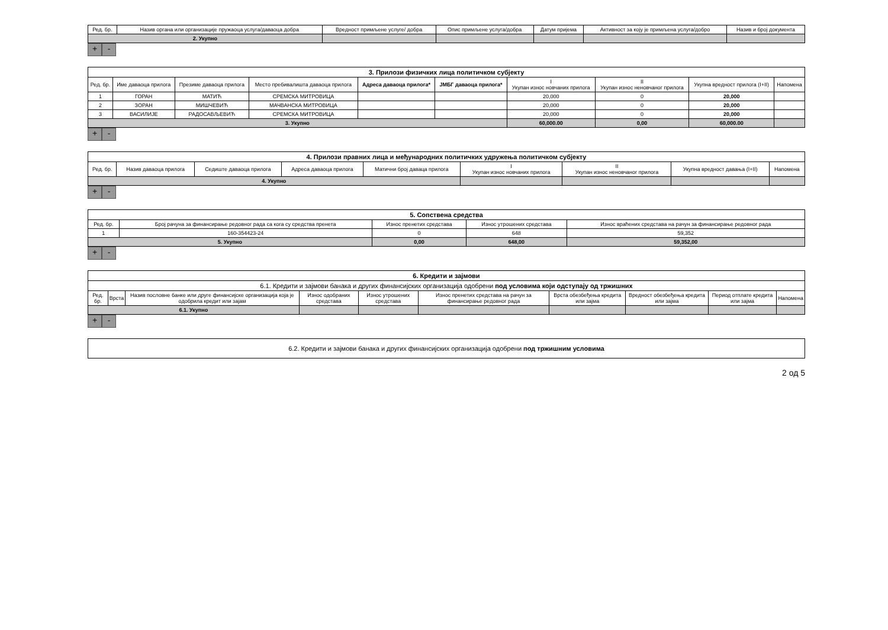| Ред. бр. | Назив органа или организације пружаоца услуга/даваоца добра | Вредност примљене услуге/ добра | Опис примљене услуга/добра | Датум пријема | Активност за коју је примљена услуга/добро | Назив и број документа |
| --- | --- | --- | --- | --- | --- | --- |
| 2. Укупно | | | | | | |
+ -
| 3. Прилози физичких лица политичком субјекту | | | | | | | | | |
| Ред. бр. | Име даваоца прилога | Презиме даваоца прилога | Место пребивалишта даваоца прилога | Адреса даваоца прилога* | ЈМБГ даваоца прилога* | I Укупан износ новчаних прилога | II Укупан износ неновчаног прилога | Укупна вредност прилога (I+II) | Напомена |
| 1 | ГОРАН | МАТИЋ | СРЕМСКА МИТРОВИЦА | | | 20,000 | 0 | 20,000 | |
| 2 | ЗОРАН | МИШЧЕВИЋ | МАЧВАНСКА МИТРОВИЦА | | | 20,000 | 0 | 20,000 | |
| 3 | ВАСИЛИЈЕ | РАДОСАВЉЕВИЋ | СРЕМСКА МИТРОВИЦА | | | 20,000 | 0 | 20,000 | |
| 3. Укупно | | | | | | 60,000.00 | 0,00 | 60,000.00 | |
+ -
| 4. Прилози правних лица и међународних политичких удружења политичком субјекту | | | | | | | | |
| Ред. бр. | Назив даваоца прилога | Седиште даваоца прилога | Адреса даваоца прилога | Матични број даваца прилога | I Укупан износ новчаних прилога | II Укупан износ неновчаног прилога | Укупна вредност давања (I+II) | Напомена |
| 4. Укупно | | | | | | | | |
+ -
| 5. Сопствена средства | | | | |
| Ред. бр. | Број рачуна за финансирање редовног рада са кога су средства пренета | Износ пренетих средстава | Износ утрошених средстава | Износ враћених средстава на рачун за финансирање редовног рада |
| 1 | 160-354423-24 | 0 | 648 | 59,352 |
| 5. Укупно | | 0,00 | 648,00 | 59,352,00 |
+ -
| 6. Кредити и зајмови | | | | | | | | | |
| 6.1. Кредити и зајмови банака и других финансијских организација одобрени под условима који одступају од тржишних | | | | | | | | | |
| Ред. бр. | Врста | Назив пословне банке или друге финансијске организација која је одобрила кредит или зајам | Износ одобраних средстава | Износ утрошених средстава | Износ пренетих средстава на рачун за финансирање редовног рада | Врста обезбеђења кредита или зајма | Вредност обезбеђења кредита или зајма | Период отплате кредита или зајма | Напомена |
| 6.1. Укупно | | | | | | | | | |
+ -
| 6.2. Кредити и зајмови банака и других финансијских организација одобрени под тржишним условима |
2 од 5